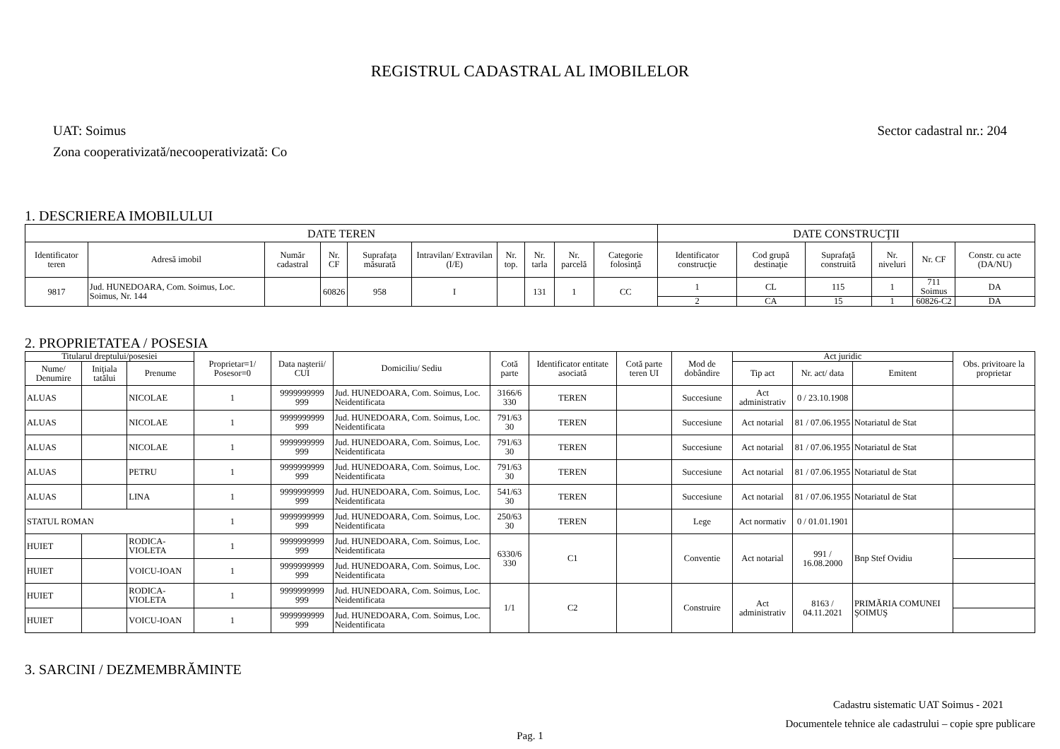REGISTRUL CADASTRAL AL IMOBILELOR
UAT: Soimus
Zona cooperativizată/necooperativizată: Co
Sector cadastral nr.: 204
1. DESCRIEREA IMOBILULUI
| DATE TEREN | | | | | | | | | | DATE CONSTRUCŢII | | | | | |
| --- | --- | --- | --- | --- | --- | --- | --- | --- | --- | --- | --- | --- | --- | --- | --- |
| Identificator teren | Adresă imobil | Număr cadastral | Nr. CF | Suprafaţa măsurată | Intravilan/ Extravilan (I/E) | Nr. top. | Nr. tarla | Nr. parcelă | Categorie folosinţă | Identificator construcţie | Cod grupă destinaţie | Suprafaţă construită | Nr. niveluri | Nr. CF | Constr. cu acte (DA/NU) |
| 9817 | Jud. HUNEDOARA, Com. Soimus, Loc. Soimus, Nr. 144 | | 60826 | 958 | I | | 131 | 1 | CC | 1 | CL | 115 | 1 | 711 Soimus | DA |
| | | | | | | | | | | 2 | CA | 15 | 1 | 60826-C2 | DA |
2. PROPRIETATEA / POSESIA
| Titularul dreptului/posesiei | | | Proprietar=1/ Posesor=0 | Data naşterii/ CUI | Domiciliu/ Sediu | Cotă parte | Identificator entitate asociată | Cotă parte teren UI | Mod de dobândire | Act juridic | | | Obs. privitoare la proprietar |
| --- | --- | --- | --- | --- | --- | --- | --- | --- | --- | --- | --- | --- | --- |
| Nume/ Denumire | Iniţiala tatălui | Prenume | | | | | | | | Tip act | Nr. act/ data | Emitent | |
| ALUAS | | NICOLAE | 1 | 9999999999 999 | Jud. HUNEDOARA, Com. Soimus, Loc. Neidentificata | 3166/6 330 | TEREN | | Succesiune | Act administrativ | 0 / 23.10.1908 | | |
| ALUAS | | NICOLAE | 1 | 9999999999 999 | Jud. HUNEDOARA, Com. Soimus, Loc. Neidentificata | 791/63 30 | TEREN | | Succesiune | Act notarial | 81 / 07.06.1955 | Notariatul de Stat | |
| ALUAS | | NICOLAE | 1 | 9999999999 999 | Jud. HUNEDOARA, Com. Soimus, Loc. Neidentificata | 791/63 30 | TEREN | | Succesiune | Act notarial | 81 / 07.06.1955 | Notariatul de Stat | |
| ALUAS | | PETRU | 1 | 9999999999 999 | Jud. HUNEDOARA, Com. Soimus, Loc. Neidentificata | 791/63 30 | TEREN | | Succesiune | Act notarial | 81 / 07.06.1955 | Notariatul de Stat | |
| ALUAS | | LINA | 1 | 9999999999 999 | Jud. HUNEDOARA, Com. Soimus, Loc. Neidentificata | 541/63 30 | TEREN | | Succesiune | Act notarial | 81 / 07.06.1955 | Notariatul de Stat | |
| STATUL ROMAN | | | 1 | 9999999999 999 | Jud. HUNEDOARA, Com. Soimus, Loc. Neidentificata | 250/63 30 | TEREN | | Lege | Act normativ | 0 / 01.01.1901 | | |
| HUIET | | RODICA-VIOLETA | 1 | 9999999999 999 | Jud. HUNEDOARA, Com. Soimus, Loc. Neidentificata | 6330/6 330 | C1 | | Conventie | Act notarial | 991 / 16.08.2000 | Bnp Stef Ovidiu | |
| HUIET | | VOICU-IOAN | 1 | 9999999999 999 | Jud. HUNEDOARA, Com. Soimus, Loc. Neidentificata | | | | | | | | |
| HUIET | | RODICA-VIOLETA | 1 | 9999999999 999 | Jud. HUNEDOARA, Com. Soimus, Loc. Neidentificata | 1/1 | C2 | | Construire | Act administrativ | 8163 / 04.11.2021 | PRIMĂRIA COMUNEI ŞOIMUŞ | |
| HUIET | | VOICU-IOAN | 1 | 9999999999 999 | Jud. HUNEDOARA, Com. Soimus, Loc. Neidentificata | | | | | | | | |
3. SARCINI / DEZMEMBRĂMINTE
Cadastru sistematic UAT Soimus - 2021
Documentele tehnice ale cadastrului – copie spre publicare
Pag. 1